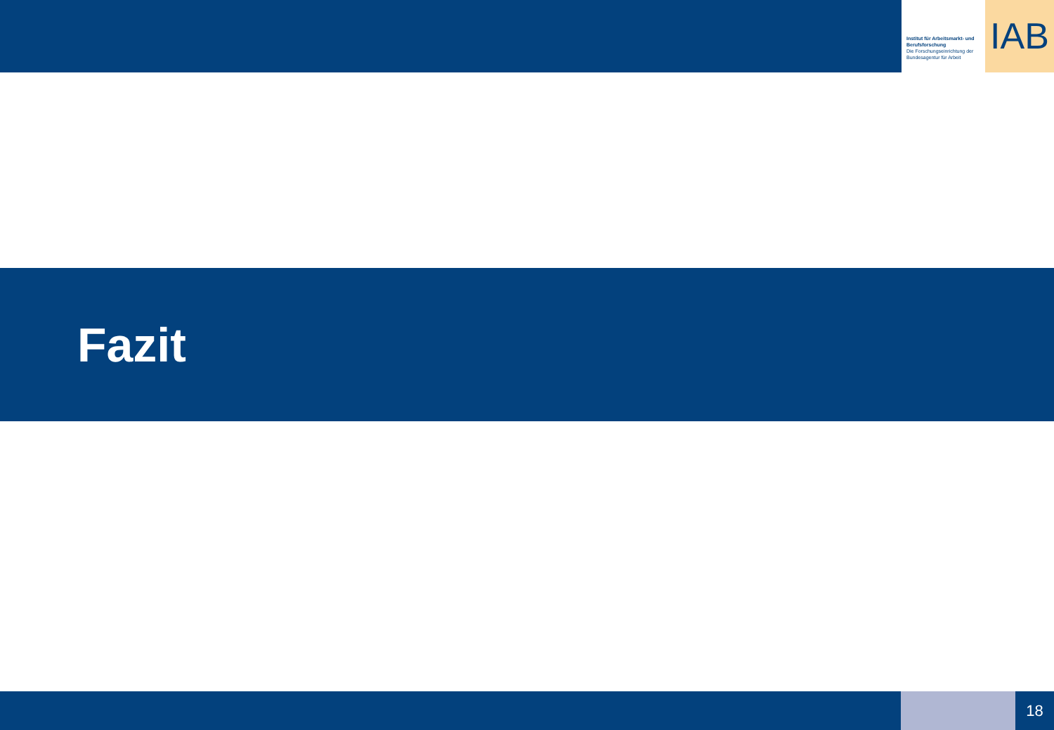Institut für Arbeitsmarkt- und Berufsforschung
Die Forschungseinrichtung der Bundesagentur für Arbeit
IAB
Fazit
18